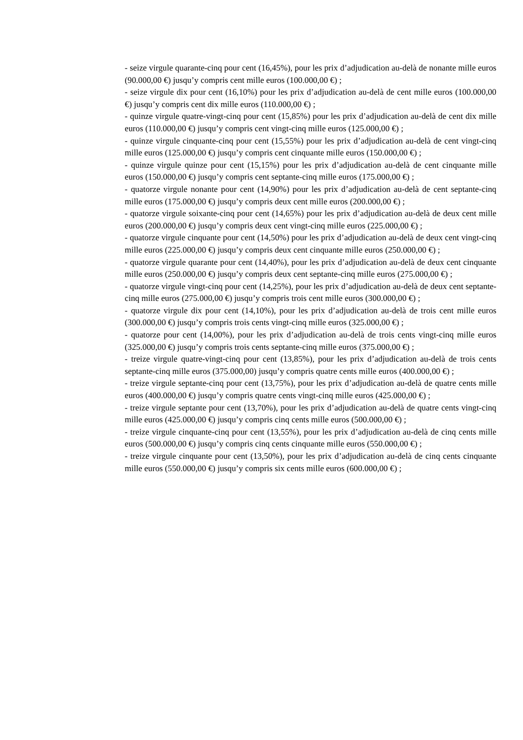- seize virgule quarante-cinq pour cent (16,45%), pour les prix d’adjudication au-delà de nonante mille euros (90.000,00 €) jusqu’y compris cent mille euros (100.000,00 €) ;
- seize virgule dix pour cent (16,10%) pour les prix d’adjudication au-delà de cent mille euros (100.000,00 €) jusqu’y compris cent dix mille euros (110.000,00 €) ;
- quinze virgule quatre-vingt-cinq pour cent (15,85%) pour les prix d’adjudication au-delà de cent dix mille euros (110.000,00 €) jusqu’y compris cent vingt-cinq mille euros (125.000,00 €) ;
- quinze virgule cinquante-cinq pour cent (15,55%) pour les prix d’adjudication au-delà de cent vingt-cinq mille euros (125.000,00 €) jusqu’y compris cent cinquante mille euros (150.000,00 €) ;
- quinze virgule quinze pour cent (15,15%) pour les prix d’adjudication au-delà de cent cinquante mille euros (150.000,00 €) jusqu’y compris cent septante-cinq mille euros (175.000,00 €) ;
- quatorze virgule nonante pour cent (14,90%) pour les prix d’adjudication au-delà de cent septante-cinq mille euros (175.000,00 €) jusqu’y compris deux cent mille euros (200.000,00 €) ;
- quatorze virgule soixante-cinq pour cent (14,65%) pour les prix d’adjudication au-delà de deux cent mille euros (200.000,00 €) jusqu’y compris deux cent vingt-cinq mille euros (225.000,00 €) ;
- quatorze virgule cinquante pour cent (14,50%) pour les prix d’adjudication au-delà de deux cent vingt-cinq mille euros (225.000,00 €) jusqu’y compris deux cent cinquante mille euros (250.000,00 €) ;
- quatorze virgule quarante pour cent (14,40%), pour les prix d’adjudication au-delà de deux cent cinquante mille euros (250.000,00 €) jusqu’y compris deux cent septante-cinq mille euros (275.000,00 €) ;
- quatorze virgule vingt-cinq pour cent (14,25%), pour les prix d’adjudication au-delà de deux cent septante-cinq mille euros (275.000,00 €) jusqu’y compris trois cent mille euros (300.000,00 €) ;
- quatorze virgule dix pour cent (14,10%), pour les prix d’adjudication au-delà de trois cent mille euros (300.000,00 €) jusqu’y compris trois cents vingt-cinq mille euros (325.000,00 €) ;
- quatorze pour cent (14,00%), pour les prix d’adjudication au-delà de trois cents vingt-cinq mille euros (325.000,00 €) jusqu’y compris trois cents septante-cinq mille euros (375.000,00 €) ;
- treize virgule quatre-vingt-cinq pour cent (13,85%), pour les prix d’adjudication au-delà de trois cents septante-cinq mille euros (375.000,00) jusqu’y compris quatre cents mille euros (400.000,00 €) ;
- treize virgule septante-cinq pour cent (13,75%), pour les prix d’adjudication au-delà de quatre cents mille euros (400.000,00 €) jusqu’y compris quatre cents vingt-cinq mille euros (425.000,00 €) ;
- treize virgule septante pour cent (13,70%), pour les prix d’adjudication au-delà de quatre cents vingt-cinq mille euros (425.000,00 €) jusqu’y compris cinq cents mille euros (500.000,00 €) ;
- treize virgule cinquante-cinq pour cent (13,55%), pour les prix d’adjudication au-delà de cinq cents mille euros (500.000,00 €) jusqu’y compris cinq cents cinquante mille euros (550.000,00 €) ;
- treize virgule cinquante pour cent (13,50%), pour les prix d’adjudication au-delà de cinq cents cinquante mille euros (550.000,00 €) jusqu’y compris six cents mille euros (600.000,00 €) ;